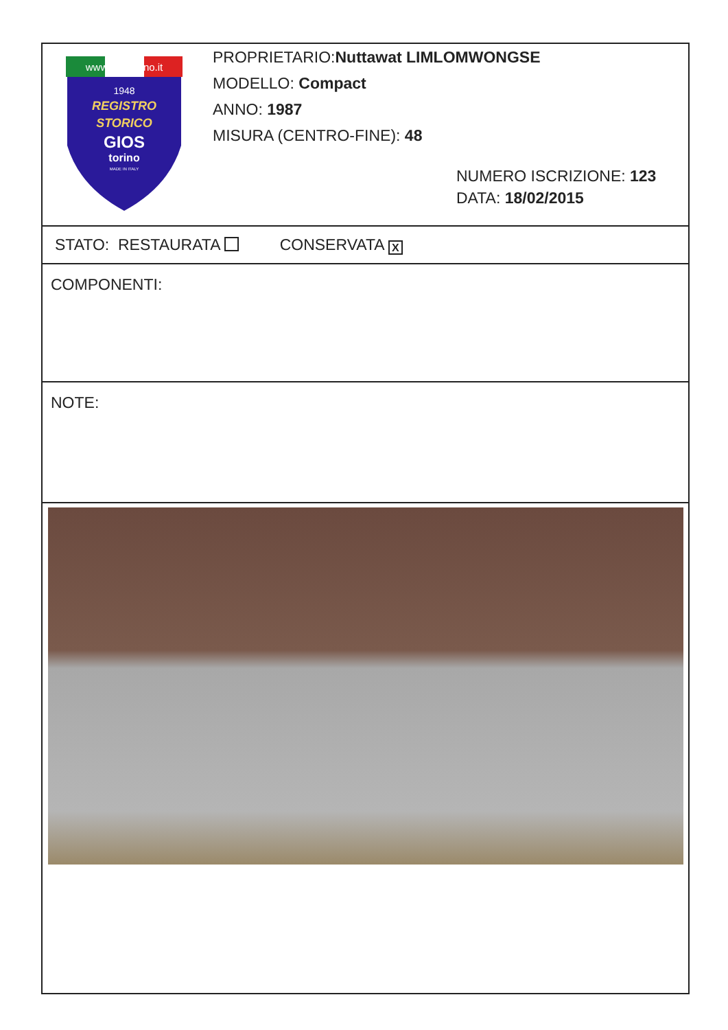www.giostorino.it
1948
REGISTRO
STORICO
GIOS
torino
MADE IN ITALY
PROPRIETARIO:Nuttawat LIMLOMWONGSE
MODELLO: Compact
ANNO: 1987
MISURA (CENTRO-FINE): 48
NUMERO ISCRIZIONE: 123
DATA: 18/02/2015
STATO: RESTAURATA CONSERVATA X
COMPONENTI:
NOTE: